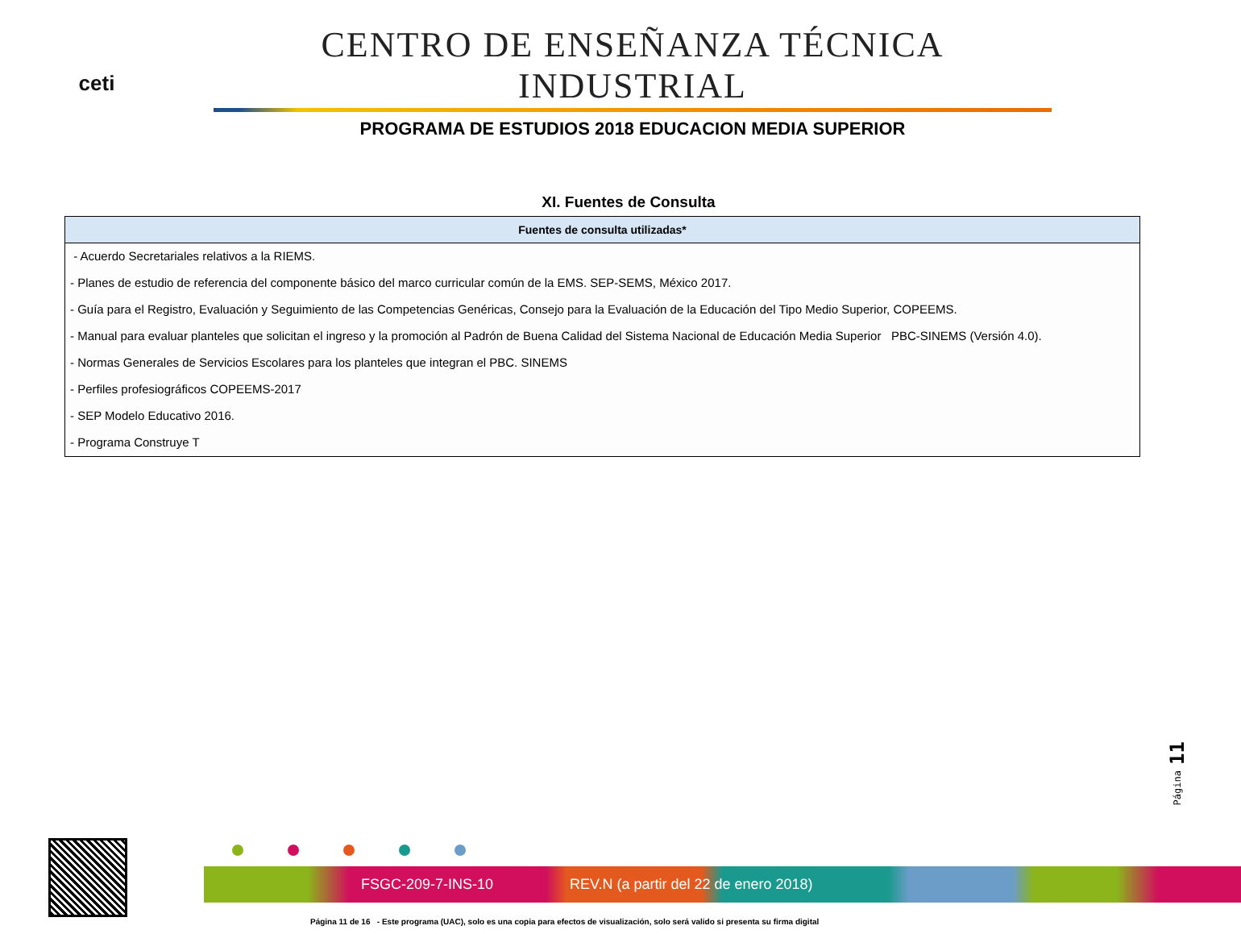ceti
CENTRO DE ENSEÑANZA TÉCNICA INDUSTRIAL
PROGRAMA DE ESTUDIOS 2018 EDUCACION MEDIA SUPERIOR
XI. Fuentes de Consulta
| Fuentes de consulta utilizadas* |
| --- |
| - Acuerdo Secretariales relativos a la RIEMS. |
| - Planes de estudio de referencia del componente básico del marco curricular común de la EMS. SEP-SEMS, México 2017. |
| - Guía para el Registro, Evaluación y Seguimiento de las Competencias Genéricas, Consejo para la Evaluación de la Educación del Tipo Medio Superior, COPEEMS. |
| - Manual para evaluar planteles que solicitan el ingreso y la promoción al Padrón de Buena Calidad del Sistema Nacional de Educación Media Superior PBC-SINEMS (Versión 4.0). |
| - Normas Generales de Servicios Escolares para los planteles que integran el PBC. SINEMS |
| - Perfiles profesiográficos COPEEMS-2017 |
| - SEP Modelo Educativo 2016. |
| - Programa Construye T |
Página 11
FSGC-209-7-INS-10 REV.N (a partir del 22 de enero 2018)
Página 11 de 16 - Este programa (UAC), solo es una copia para efectos de visualización, solo será valido si presenta su firma digital